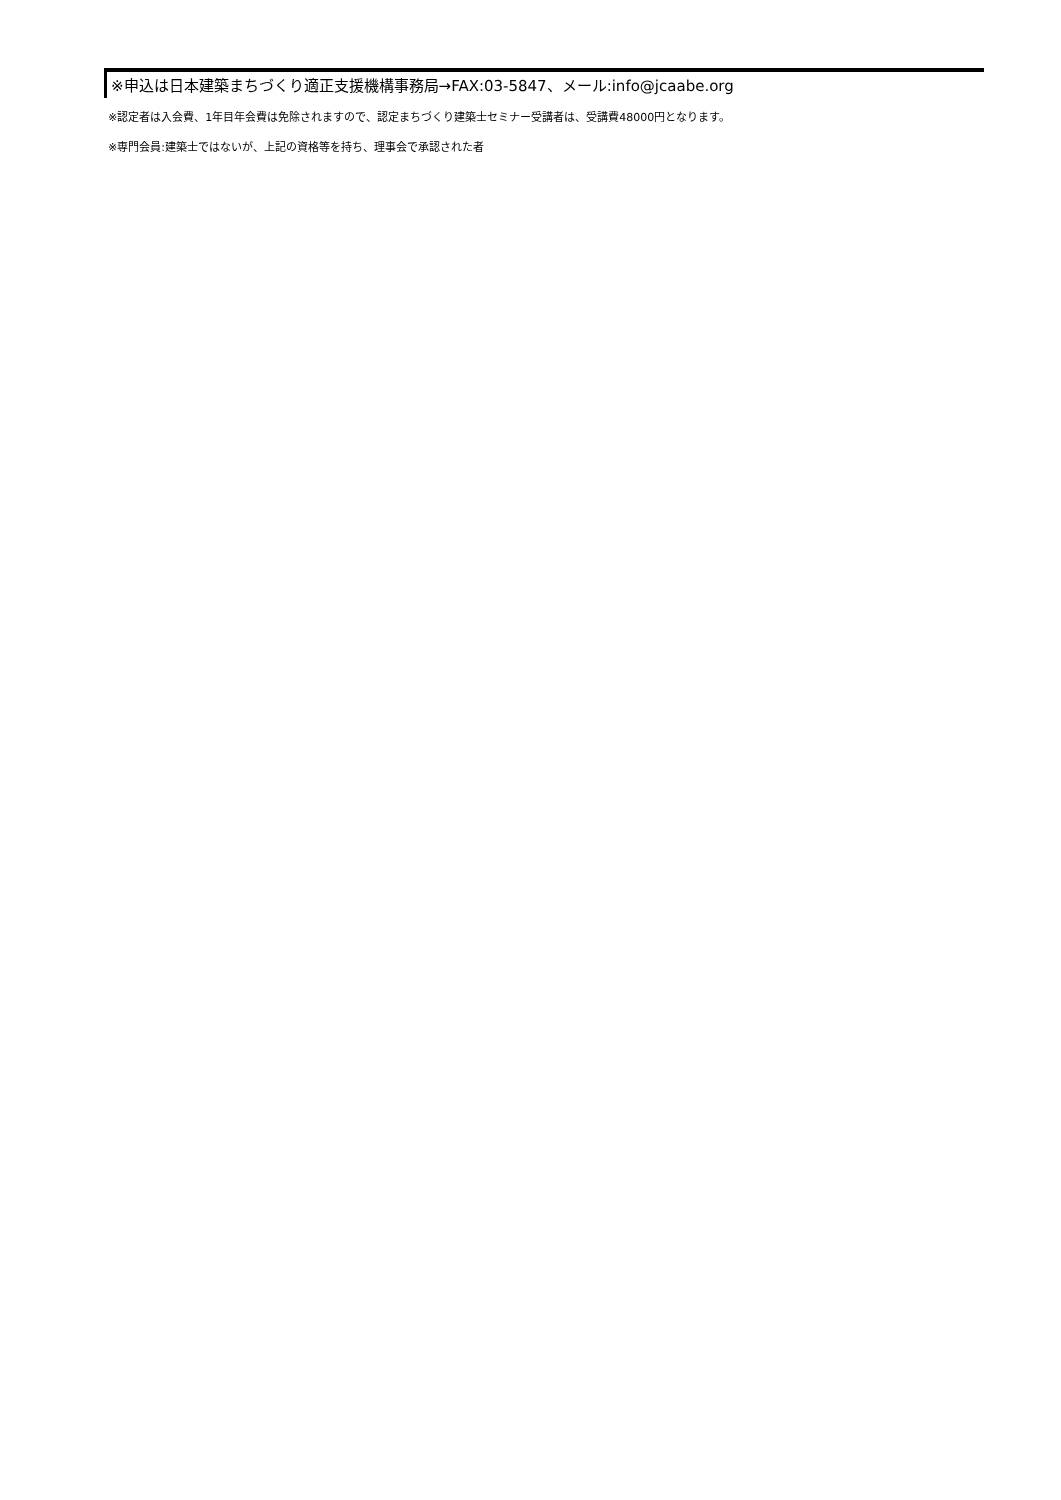※申込は日本建築まちづくり適正支援機構事務局→FAX:03-5847、メール:info@jcaabe.org
※認定者は入会費、1年目年会費は免除されますので、認定まちづくり建築士セミナー受講者は、受講費48000円となります。
※専門会員:建築士ではないが、上記の資格等を持ち、理事会で承認された者